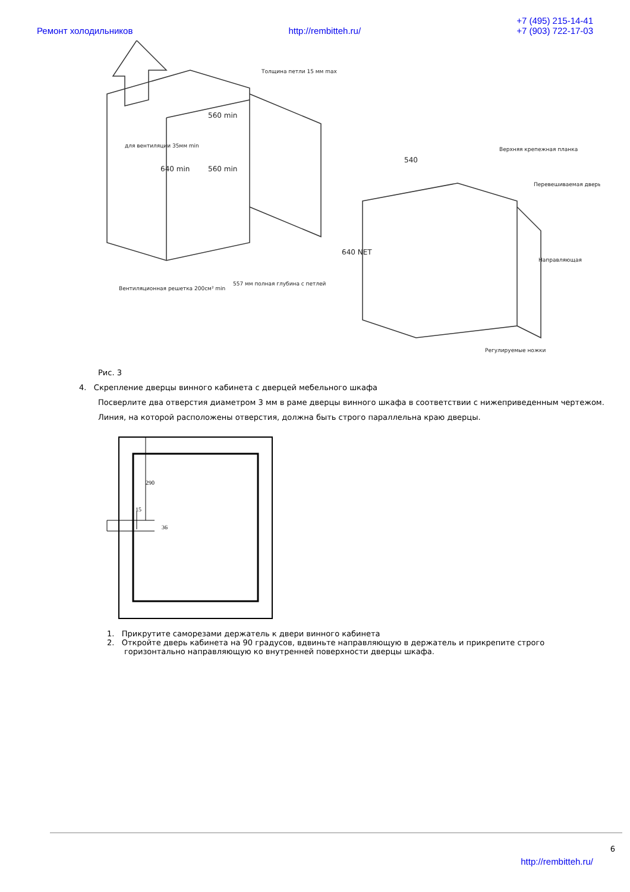Ремонт холодильников http://rembitteh.ru/ +7 (495) 215-14-41
+7 (903) 722-17-03
Вентиляционная решетка 200см² min
557 мм полная глубина с петлей
Толщина петли 15 мм max
Верхняя крепежная планка
Перевешиваемая дверь
Направляющая
Регулируемые ножки
540
560 min
560 min
640 min
640 NET
для вентиляции 35мм min
Рис. 3
4. Скрепление дверцы винного кабинета с дверцей мебельного шкафа
Посверлите два отверстия диаметром 3 мм в раме дверцы винного шкафа в соответствии с нижеприведенным чертежом.
Линия, на которой расположены отверстия, должна быть строго параллельна краю дверцы.
290
15
36
1. Прикрутите саморезами держатель к двери винного кабинета
2. Откройте дверь кабинета на 90 градусов, вдвиньте направляющую в держатель и прикрепите строго
горизонтально направляющую ко внутренней поверхности дверцы шкафа.
6
http://rembitteh.ru/